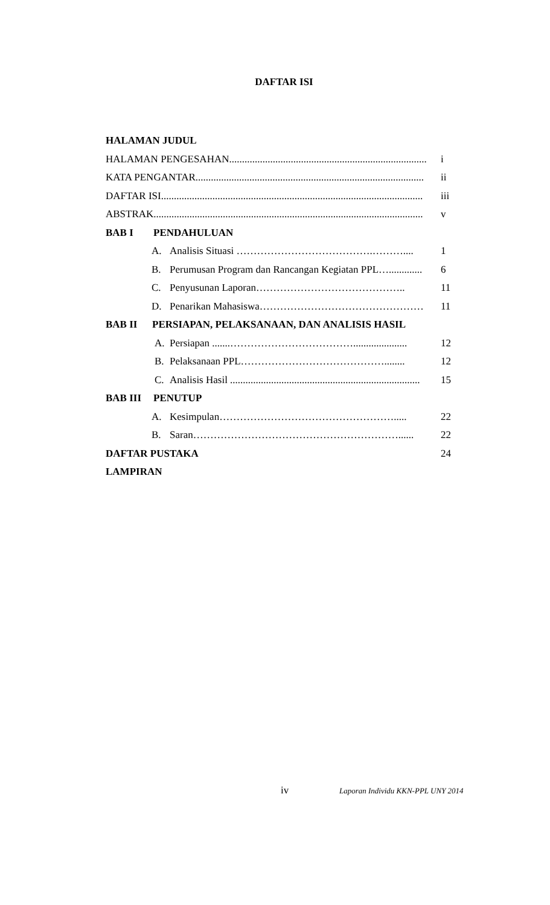DAFTAR ISI
HALAMAN JUDUL
HALAMAN PENGESAHAN............................................................................. i
KATA PENGANTAR......................................................................................... ii
DAFTAR ISI...................................................................................................... iii
ABSTRAK......................................................................................................... v
BAB I PENDAHULUAN
A. Analisis Situasi ………………………………….……….... 1
B. Perumusan Program dan Rancangan Kegiatan PPL…............. 6
C. Penyusunan Laporan…………………………………….. 11
D. Penarikan Mahasiswa………………………………………… 11
BAB II PERSIAPAN, PELAKSANAAN, DAN ANALISIS HASIL
A. Persiapan .......………………………………..................... 12
B. Pelaksanaan PPL……………………………………........ 12
C. Analisis Hasil .......................................................................... 15
BAB III PENUTUP
A. Kesimpulan……………………………………………..... 22
B. Saran……………………………………………………...... 22
DAFTAR PUSTAKA 24
LAMPIRAN
iv
Laporan Individu KKN-PPL UNY 2014